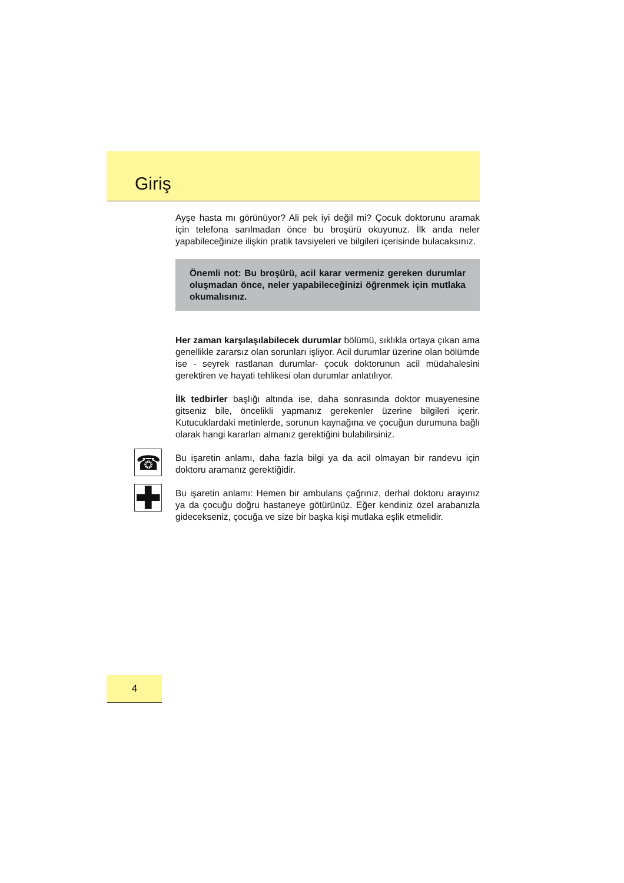Giriş
Ayşe hasta mı görünüyor? Ali pek iyi değil mi? Çocuk doktorunu aramak için telefona sarılmadan önce bu broşürü okuyunuz. İlk anda neler yapabileceğinize ilişkin pratik tavsiyeleri ve bilgileri içerisinde bulacaksınız.
Önemli not: Bu broşürü, acil karar vermeniz gereken durumlar oluşmadan önce, neler yapabileceğinizi öğrenmek için mutlaka okumalısınız.
Her zaman karşılaşılabilecek durumlar bölümü, sıklıkla ortaya çıkan ama genellikle zararsız olan sorunları işliyor. Acil durumlar üzerine olan bölümde ise - seyrek rastlanan durumlar- çocuk doktorunun acil müdahalesini gerektiren ve hayati tehlikesi olan durumlar anlatılıyor.
İlk tedbirler başlığı altında ise, daha sonrasında doktor muayenesine gitseniz bile, öncelikli yapmanız gerekenler üzerine bilgileri içerir. Kutucuklardaki metinlerde, sorunun kaynağına ve çocuğun durumuna bağlı olarak hangi kararları almanız gerektiğini bulabilirsiniz.
☎
Bu işaretin anlamı, daha fazla bilgi ya da acil olmayan bir randevu için doktoru aramanız gerektiğidir.
✚
Bu işaretin anlamı: Hemen bir ambulans çağrınız, derhal doktoru arayınız ya da çocuğu doğru hastaneye götürünüz. Eğer kendiniz özel arabanızla gidecekseniz, çocuğa ve size bir başka kişi mutlaka eşlik etmelidir.
4